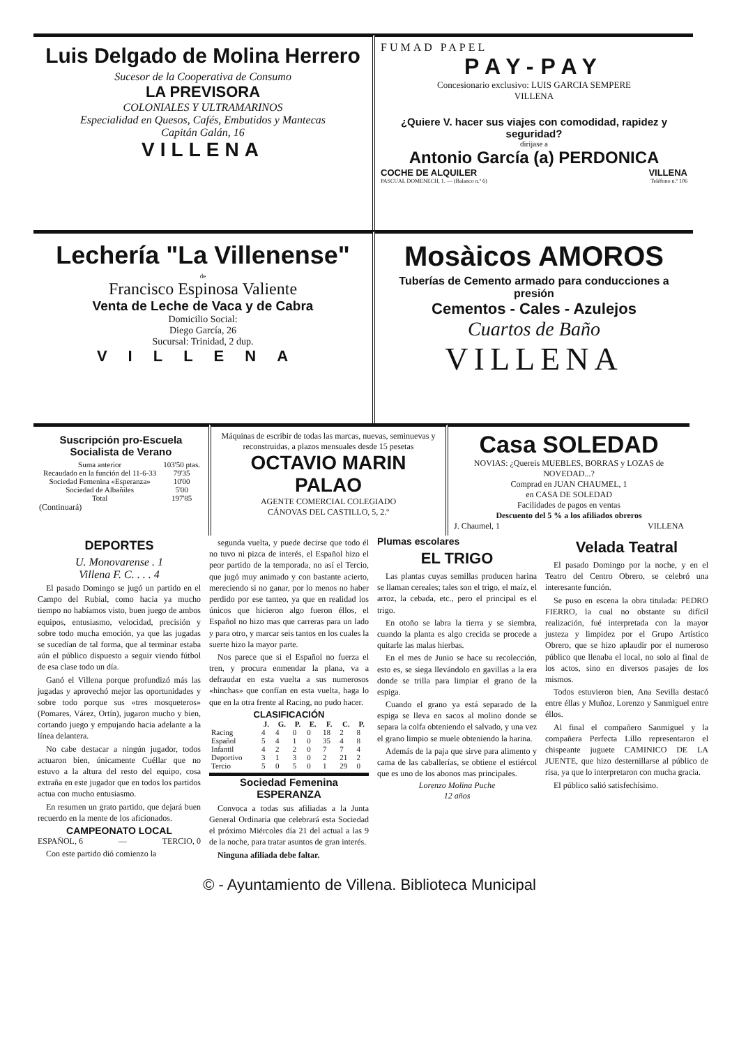Luis Delgado de Molina Herrero
Sucesor de la Cooperativa de Consumo
LA PREVISORA
COLONIALES Y ULTRAMARINOS
Especialidad en Quesos, Cafés, Embutidos y Mantecas
Capitán Galán, 16
VILLENA
FUMAD PAPEL
PAY-PAY
Concesionario exclusivo: LUIS GARCIA SEMPERE
VILLENA
¿Quiere V. hacer sus viajes con comodidad, rapidez y seguridad?
dirijase a
Antonio García (a) PERDONICA
COCHE DE ALQUILER VILLENA
PASCUAL DOMENECH, 1. — (Balanco n.º 6) Teléfono n.º 106
Lechería "La Villenense"
de
Francisco Espinosa Valiente
Venta de Leche de Vaca y de Cabra
Domicilio Social:
Diego García, 26
Sucursal: Trinidad, 2 dup.
VILLENA
Mosàicos AMOROS
Tuberías de Cemento armado para conducciones a presión
Cementos - Cales - Azulejos
Cuartos de Baño
VILLENA
Suscripción pro-Escuela Socialista de Verano
| Suma anterior | 103'50 ptas. |
| Recaudado en la función del 11-6-33 | 79'35 |
| Sociedad Femenina «Esperanza» | 10'00 |
| Sociedad de Albañiles | 5'00 |
| Total | 197'85 |
(Continuará)
Máquinas de escribir de todas las marcas, nuevas, seminuevas y reconstruidas, a plazos mensuales desde 15 pesetas
OCTAVIO MARIN PALAO
AGENTE COMERCIAL COLEGIADO
CÁNOVAS DEL CASTILLO, 5, 2.º
Casa SOLEDAD
NOVIAS: ¿Quereis MUEBLES, BORRAS y LOZAS de NOVEDAD...?
Comprad en JUAN CHAUMEL, 1
en CASA DE SOLEDAD
Facilidades de pagos en ventas
Descuento del 5 % a los afiliados obreros
J. Chaumel, 1 VILLENA
DEPORTES
U. Monovarense . 1
Villena F. C. . . . 4
El pasado Domingo se jugó un partido en el Campo del Rubial, como hacia ya mucho tiempo no habíamos visto, buen juego de ambos equipos, entusiasmo, velocidad, precisión y sobre todo mucha emoción, ya que las jugadas se sucedían de tal forma, que al terminar estaba aún el público dispuesto a seguir viendo fútbol de esa clase todo un día.
Ganó el Villena porque profundizó más las jugadas y aprovechó mejor las oportunidades y sobre todo porque sus «tres mosqueteros» (Pomares, Várez, Ortín), jugaron mucho y bien, cortando juego y empujando hacia adelante a la línea delantera.
No cabe destacar a ningún jugador, todos actuaron bien, únicamente Cuéllar que no estuvo a la altura del resto del equipo, cosa extraña en este jugador que en todos los partidos actua con mucho entusiasmo.
En resumen un grato partido, que dejará buen recuerdo en la mente de los aficionados.
CAMPEONATO LOCAL
ESPAÑOL, 6 — TERCIO, 0
Con este partido dió comienzo la
segunda vuelta, y puede decirse que todo él no tuvo ni pizca de interés, el Español hizo el peor partido de la temporada, no así el Tercio, que jugó muy animado y con bastante acierto, mereciendo si no ganar, por lo menos no haber perdido por ese tanteo, ya que en realidad los únicos que hicieron algo fueron éllos, el Español no hizo mas que carreras para un lado y para otro, y marcar seis tantos en los cuales la suerte hizo la mayor parte.
Nos parece que si el Español no fuerza el tren, y procura enmendar la plana, va a defraudar en esta vuelta a sus numerosos «hinchas» que confían en esta vuelta, haga lo que en la otra frente al Racing, no pudo hacer.
CLASIFICACIÓN
| | J. | G. | P. | E. | F. | C. | P. |
| --- | --- | --- | --- | --- | --- | --- | --- |
| Racing | 4 | 4 | 0 | 0 | 18 | 2 | 8 |
| Español | 5 | 4 | 1 | 0 | 35 | 4 | 8 |
| Infantil | 4 | 2 | 2 | 0 | 7 | 7 | 4 |
| Deportivo | 3 | 1 | 3 | 0 | 2 | 21 | 2 |
| Tercio | 5 | 0 | 5 | 0 | 1 | 29 | 0 |
Sociedad Femenina ESPERANZA
Convoca a todas sus afiliadas a la Junta General Ordinaria que celebrará esta Sociedad el próximo Miércoles día 21 del actual a las 9 de la noche, para tratar asuntos de gran interés.
Ninguna afiliada debe faltar.
Plumas escolares
EL TRIGO
Las plantas cuyas semillas producen harina se llaman cereales; tales son el trigo, el maíz, el arroz, la cebada, etc., pero el principal es el trigo.
En otoño se labra la tierra y se siembra, cuando la planta es algo crecida se procede a quitarle las malas hierbas.
En el mes de Junio se hace su recolección, esto es, se siega llevándolo en gavillas a la era donde se trilla para limpiar el grano de la espiga.
Cuando el grano ya está separado de la espiga se lleva en sacos al molino donde se separa la colfa obteniendo el salvado, y una vez el grano limpio se muele obteniendo la harina.
Además de la paja que sirve para alimento y cama de las caballerías, se obtiene el estiércol que es uno de los abonos mas principales.
Lorenzo Molina Puche
12 años
Velada Teatral
El pasado Domingo por la noche, y en el Teatro del Centro Obrero, se celebró una interesante función.
Se puso en escena la obra titulada: PEDRO FIERRO, la cual no obstante su difícil realización, fué interpretada con la mayor justeza y limpidez por el Grupo Artístico Obrero, que se hizo aplaudir por el numeroso público que llenaba el local, no solo al final de los actos, sino en diversos pasajes de los mismos.
Todos estuvieron bien, Ana Sevilla destacó entre éllas y Muñoz, Lorenzo y Sanmiguel entre éllos.
Al final el compañero Sanmiguel y la compañera Perfecta Lillo representaron el chispeante juguete CAMINICO DE LA JUENTE, que hizo desternillarse al público de risa, ya que lo interpretaron con mucha gracia.
El público salió satisfechísimo.
© - Ayuntamiento de Villena. Biblioteca Municipal